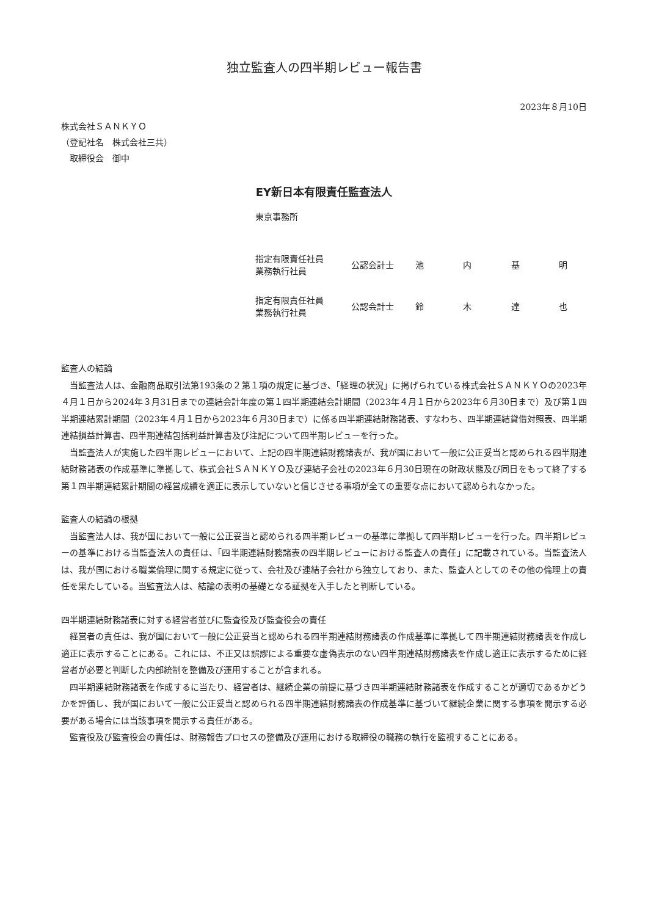独立監査人の四半期レビュー報告書
2023年８月10日
株式会社ＳＡＮＫＹＯ
（登記社名　株式会社三共）
　取締役会　御中
EY新日本有限責任監査法人
東京事務所
| 指定有限責任社員 業務執行社員 | 公認会計士 | 池 内 基 明 |
| 指定有限責任社員 業務執行社員 | 公認会計士 | 鈴 木 達 也 |
監査人の結論
当監査法人は、金融商品取引法第193条の２第１項の規定に基づき、「経理の状況」に掲げられている株式会社ＳＡＮＫＹＯの2023年４月１日から2024年３月31日までの連結会計年度の第１四半期連結会計期間（2023年４月１日から2023年６月30日まで）及び第１四半期連結累計期間（2023年４月１日から2023年６月30日まで）に係る四半期連結財務諸表、すなわち、四半期連結貸借対照表、四半期連結損益計算書、四半期連結包括利益計算書及び注記について四半期レビューを行った。
当監査法人が実施した四半期レビューにおいて、上記の四半期連結財務諸表が、我が国において一般に公正妥当と認められる四半期連結財務諸表の作成基準に準拠して、株式会社ＳＡＮＫＹＯ及び連結子会社の2023年６月30日現在の財政状態及び同日をもって終了する第１四半期連結累計期間の経営成績を適正に表示していないと信じさせる事項が全ての重要な点において認められなかった。
監査人の結論の根拠
当監査法人は、我が国において一般に公正妥当と認められる四半期レビューの基準に準拠して四半期レビューを行った。四半期レビューの基準における当監査法人の責任は、「四半期連結財務諸表の四半期レビューにおける監査人の責任」に記載されている。当監査法人は、我が国における職業倫理に関する規定に従って、会社及び連結子会社から独立しており、また、監査人としてのその他の倫理上の責任を果たしている。当監査法人は、結論の表明の基礎となる証拠を入手したと判断している。
四半期連結財務諸表に対する経営者並びに監査役及び監査役会の責任
経営者の責任は、我が国において一般に公正妥当と認められる四半期連結財務諸表の作成基準に準拠して四半期連結財務諸表を作成し適正に表示することにある。これには、不正又は誤謬による重要な虚偽表示のない四半期連結財務諸表を作成し適正に表示するために経営者が必要と判断した内部統制を整備及び運用することが含まれる。
四半期連結財務諸表を作成するに当たり、経営者は、継続企業の前提に基づき四半期連結財務諸表を作成することが適切であるかどうかを評価し、我が国において一般に公正妥当と認められる四半期連結財務諸表の作成基準に基づいて継続企業に関する事項を開示する必要がある場合には当該事項を開示する責任がある。
監査役及び監査役会の責任は、財務報告プロセスの整備及び運用における取締役の職務の執行を監視することにある。